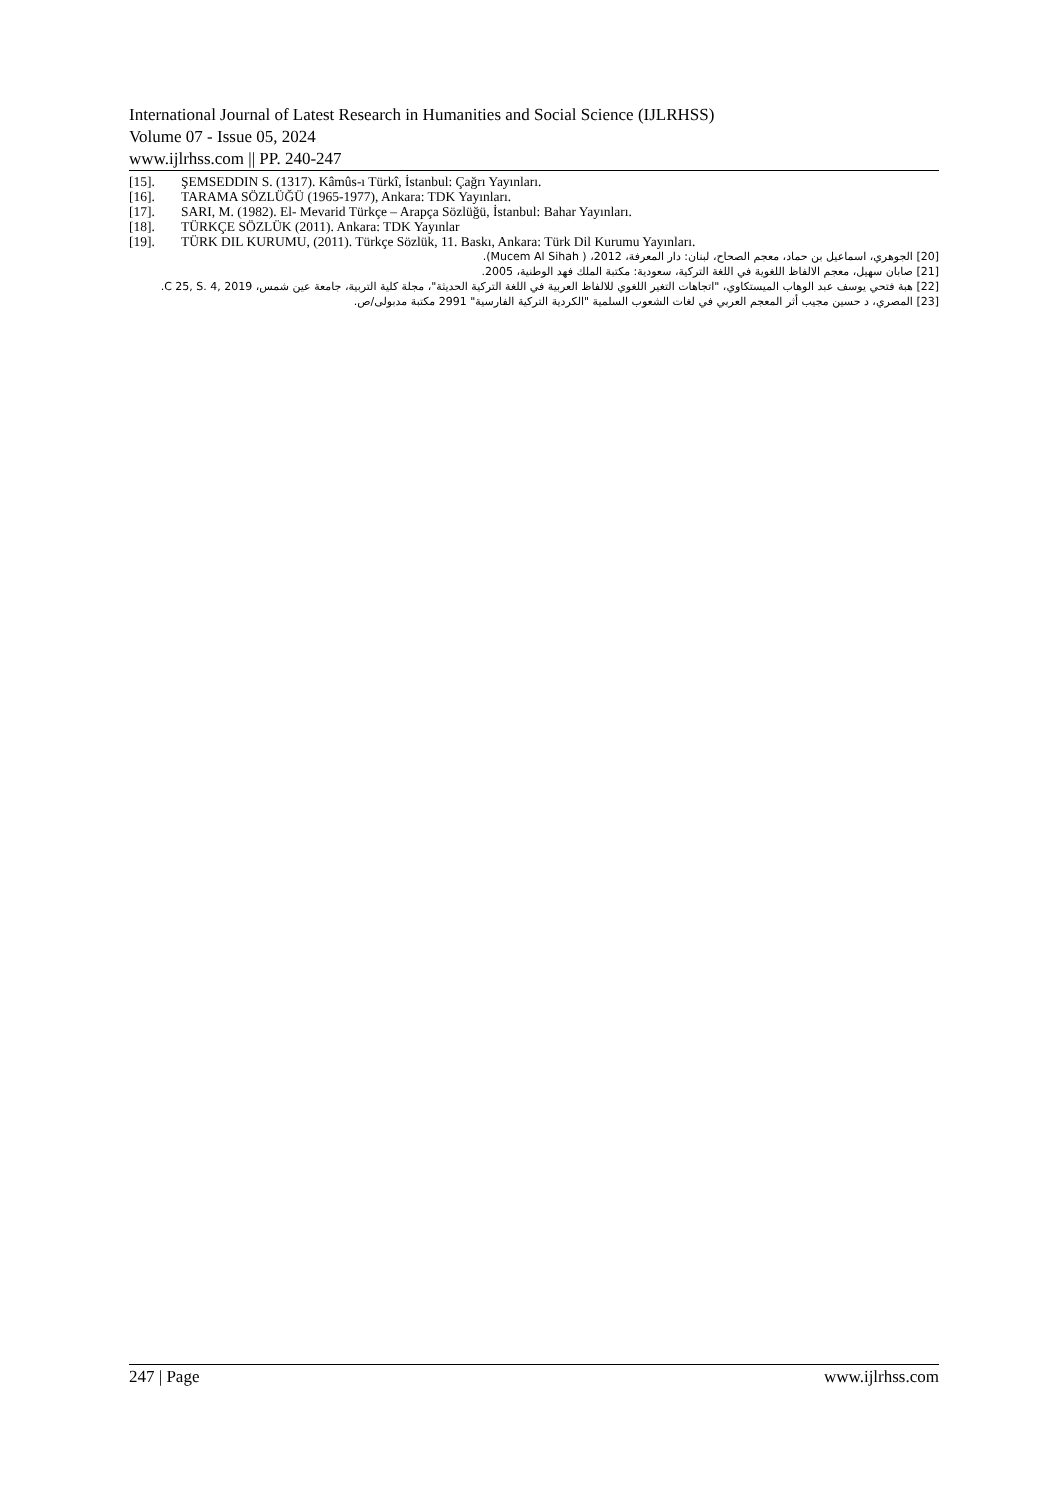International Journal of Latest Research in Humanities and Social Science (IJLRHSS)
Volume 07 - Issue 05, 2024
www.ijlrhss.com || PP. 240-247
[15]. ŞEMSEDDIN S. (1317). Kâmûs-ı Türkî, İstanbul: Çağrı Yayınları.
[16]. TARAMA SÖZLÜĞÜ (1965-1977), Ankara: TDK Yayınları.
[17]. SARI, M. (1982). El- Mevarid Türkçe – Arapça Sözlüğü, İstanbul: Bahar Yayınları.
[18]. TÜRKÇE SÖZLÜK (2011). Ankara: TDK Yayınlar
[19]. TÜRK DIL KURUMU, (2011). Türkçe Sözlük, 11. Baskı, Ankara: Türk Dil Kurumu Yayınları.
[20] الجوهري، اسماعيل بن حماد، معجم الصحاح، لبنان: دار المعرفة، 2012، ( Mucem Al Sihah).
[21] صابان سهيل، معجم الالفاظ اللغوية في اللغة التركية، سعودية: مكتبة الملك فهد الوطنية، 2005.
[22] هبة فتحي يوسف عبد الوهاب الميستكاوي، "اتجاهات التغير اللغوي للالفاظ العربية في اللغة التركية الحديثة"، مجلة كلية التربية، جامعة عين شمس، C 25, S. 4, 2019.
[23] المصري، د حسين مجيب أثر المعجم العربي في لغات الشعوب السلمية "الكردية التركية الفارسية" 2991 مكتبة مدبولى/ص.
247 | Page www.ijlrhss.com